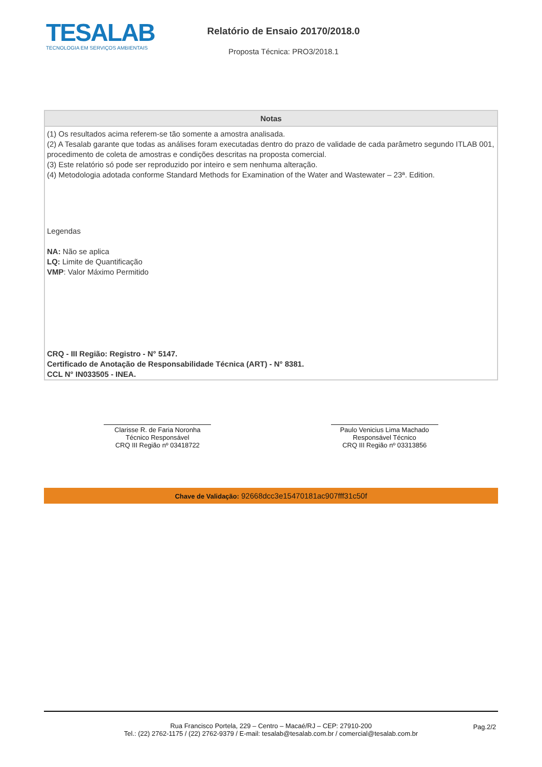TESALAB
TECNOLOGIA EM SERVIÇOS AMBIENTAIS
Relatório de Ensaio 20170/2018.0
Proposta Técnica: PRO3/2018.1
Notas
(1) Os resultados acima referem-se tão somente a amostra analisada.
(2) A Tesalab garante que todas as análises foram executadas dentro do prazo de validade de cada parâmetro segundo ITLAB 001, procedimento de coleta de amostras e condições descritas na proposta comercial.
(3) Este relatório só pode ser reproduzido por inteiro e sem nenhuma alteração.
(4) Metodologia adotada conforme Standard Methods for Examination of the Water and Wastewater – 23ª. Edition.
Legendas
NA: Não se aplica
LQ: Limite de Quantificação
VMP: Valor Máximo Permitido
CRQ - III Região: Registro - N° 5147.
Certificado de Anotação de Responsabilidade Técnica (ART) - N° 8381.
CCL N° IN033505 - INEA.
Clarisse R. de Faria Noronha
Técnico Responsável
CRQ III Região nº 03418722
Paulo Venicius Lima Machado
Responsável Técnico
CRQ III Região nº 03313856
Chave de Validação: 92668dcc3e15470181ac907fff31c50f
Rua Francisco Portela, 229 – Centro – Macaé/RJ – CEP: 27910-200
Tel.: (22) 2762-1175 / (22) 2762-9379 / E-mail: tesalab@tesalab.com.br / comercial@tesalab.com.br
Pag.2/2